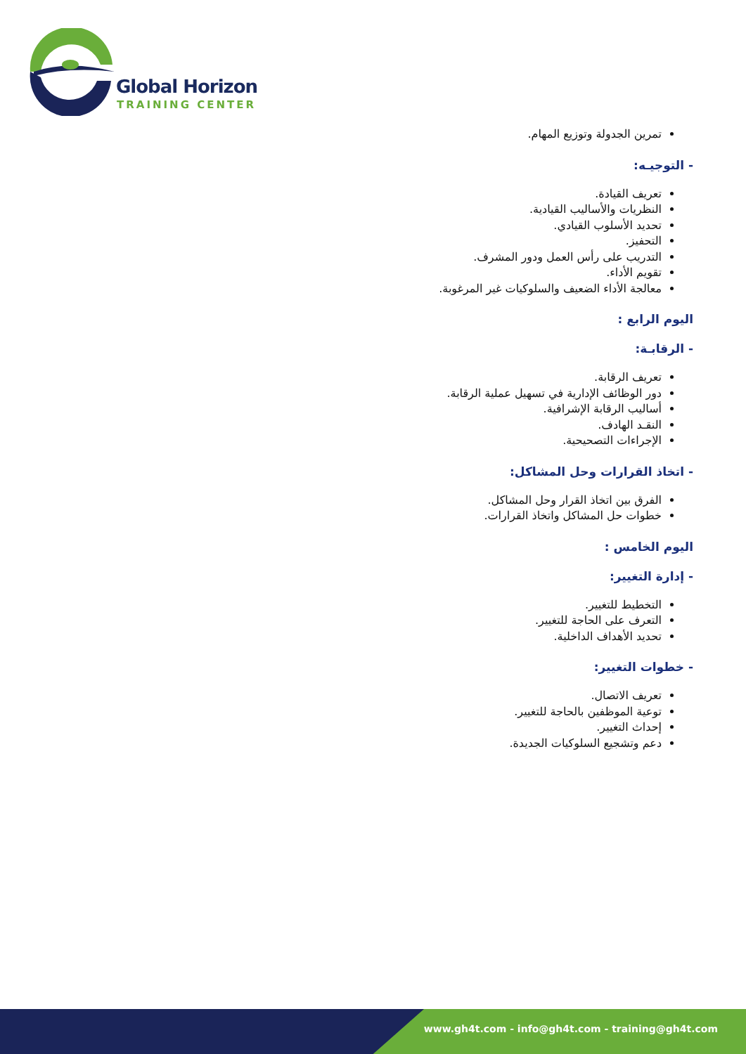Global Horizon
TRAINING CENTER
تمرين الجدولة وتوزيع المهام.
- التوجيـه:
تعريف القيادة.
النظريات والأساليب القيادية.
تحديد الأسلوب القيادي.
التحفيز.
التدريب على رأس العمل ودور المشرف.
تقويم الأداء.
معالجة الأداء الضعيف والسلوكيات غير المرغوبة.
اليوم الرابع :
- الرقابـة:
تعريف الرقابة.
دور الوظائف الإدارية في تسهيل عملية الرقابة.
أساليب الرقابة الإشرافية.
النقـد الهادف.
الإجراءات التصحيحية.
- اتخاذ القرارات وحل المشاكل:
الفرق بين اتخاذ القرار وحل المشاكل.
خطوات حل المشاكل واتخاذ القرارات.
اليوم الخامس :
- إدارة التغيير:
التخطيط للتغيير.
التعرف على الحاجة للتغيير.
تحديد الأهداف الداخلية.
- خطوات التغيير:
تعريف الاتصال.
توعية الموظفين بالحاجة للتغيير.
إحداث التغيير.
دعم وتشجيع السلوكيات الجديدة.
www.gh4t.com - info@gh4t.com - training@gh4t.com